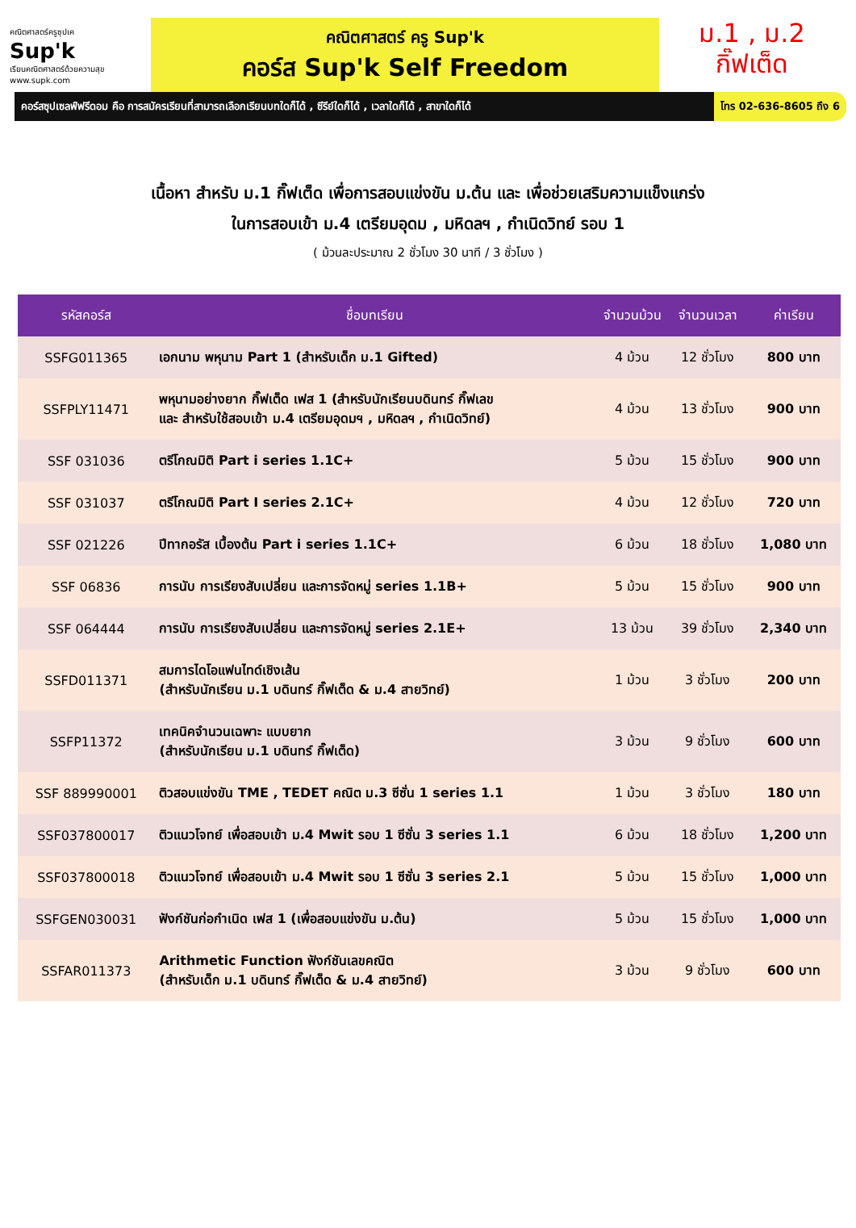คณิตศาสตร์ครูซุปเค
Sup'k
เรียนคณิตศาสตร์ด้วยความสุข
www.supk.com
คณิตศาสตร์ ครู Sup'k
คอร์ส Sup'k Self Freedom
ม.1 , ม.2
กิ๊ฟเต็ด
คอร์สซุปเซลฟ์ฟรีดอม คือ การสมัครเรียนที่สามารถเลือกเรียนบทใดก็ได้ , ซีรีย์ใดก็ได้ , เวลาใดก็ได้ , สาขาใดก็ได้
โทร 02-636-8605 ถึง 6
เนื้อหา สำหรับ ม.1 กิ๊ฟเต็ด เพื่อการสอบแข่งขัน ม.ต้น และ เพื่อช่วยเสริมความแข็งแกร่ง
ในการสอบเข้า ม.4 เตรียมอุดม , มหิดลฯ , กำเนิดวิทย์ รอบ 1
( ม้วนละประมาณ 2 ชั่วโมง 30 นาที / 3 ชั่วโมง )
| รหัสคอร์ส | ชื่อบทเรียน | จำนวนม้วน | จำนวนเวลา | ค่าเรียน |
| --- | --- | --- | --- | --- |
| SSFG011365 | เอกนาม พหุนาม Part 1 (สำหรับเด็ก ม.1 Gifted) | 4 ม้วน | 12 ชั่วโมง | 800 บาท |
| SSFPLY11471 | พหุนามอย่างยาก กิ๊ฟเต็ด เฟส 1 (สำหรับนักเรียนบดินทร์ กิ๊ฟเลข และ สำหรับใช้สอบเข้า ม.4 เตรียมอุดมฯ , มหิดลฯ , กำเนิดวิทย์) | 4 ม้วน | 13 ชั่วโมง | 900 บาท |
| SSF 031036 | ตรีโกณมิติ Part i series 1.1C+ | 5 ม้วน | 15 ชั่วโมง | 900 บาท |
| SSF 031037 | ตรีโกณมิติ Part I series 2.1C+ | 4 ม้วน | 12 ชั่วโมง | 720 บาท |
| SSF 021226 | ปีทากอรัส เบื้องต้น Part i series 1.1C+ | 6 ม้วน | 18 ชั่วโมง | 1,080 บาท |
| SSF 06836 | การนับ การเรียงสับเปลี่ยน และการจัดหมู่ series 1.1B+ | 5 ม้วน | 15 ชั่วโมง | 900 บาท |
| SSF 064444 | การนับ การเรียงสับเปลี่ยน และการจัดหมู่ series 2.1E+ | 13 ม้วน | 39 ชั่วโมง | 2,340 บาท |
| SSFD011371 | สมการไดโอแฟนไทด์เชิงเส้น (สำหรับนักเรียน ม.1 บดินทร์ กิ๊ฟเต็ด & ม.4 สายวิทย์) | 1 ม้วน | 3 ชั่วโมง | 200 บาท |
| SSFP11372 | เทคนิคจำนวนเฉพาะ แบบยาก (สำหรับนักเรียน ม.1 บดินทร์ กิ๊ฟเต็ด) | 3 ม้วน | 9 ชั่วโมง | 600 บาท |
| SSF 889990001 | ติวสอบแข่งขัน TME , TEDET คณิต ม.3 ซีซั่น 1 series 1.1 | 1 ม้วน | 3 ชั่วโมง | 180 บาท |
| SSF037800017 | ติวแนวโจทย์ เพื่อสอบเข้า ม.4 Mwit รอบ 1 ซีซั่น 3 series 1.1 | 6 ม้วน | 18 ชั่วโมง | 1,200 บาท |
| SSF037800018 | ติวแนวโจทย์ เพื่อสอบเข้า ม.4 Mwit รอบ 1 ซีซั่น 3 series 2.1 | 5 ม้วน | 15 ชั่วโมง | 1,000 บาท |
| SSFGEN030031 | ฟังก์ชันก่อกำเนิด เฟส 1 (เพื่อสอบแข่งขัน ม.ต้น) | 5 ม้วน | 15 ชั่วโมง | 1,000 บาท |
| SSFAR011373 | Arithmetic Function ฟังก์ชันเลขคณิต (สำหรับเด็ก ม.1 บดินทร์ กิ๊ฟเต็ด & ม.4 สายวิทย์) | 3 ม้วน | 9 ชั่วโมง | 600 บาท |